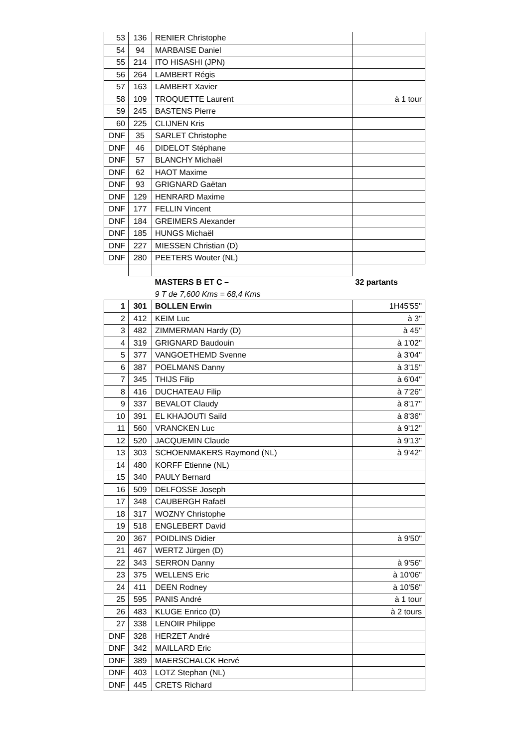| 53 | 136 | RENIER Christophe | |
| 54 | 94 | MARBAISE Daniel | |
| 55 | 214 | ITO HISASHI (JPN) | |
| 56 | 264 | LAMBERT Régis | |
| 57 | 163 | LAMBERT Xavier | |
| 58 | 109 | TROQUETTE Laurent | à 1 tour |
| 59 | 245 | BASTENS Pierre | |
| 60 | 225 | CLIJNEN Kris | |
| DNF | 35 | SARLET Christophe | |
| DNF | 46 | DIDELOT Stéphane | |
| DNF | 57 | BLANCHY Michaël | |
| DNF | 62 | HAOT Maxime | |
| DNF | 93 | GRIGNARD Gaëtan | |
| DNF | 129 | HENRARD Maxime | |
| DNF | 177 | FELLIN Vincent | |
| DNF | 184 | GREIMERS Alexander | |
| DNF | 185 | HUNGS Michaël | |
| DNF | 227 | MIESSEN Christian (D) | |
| DNF | 280 | PEETERS Wouter (NL) | |
| | | MASTERS B ET C – | 32 partants |
| | | 9 T de 7,600 Kms = 68,4 Kms | |
| 1 | 301 | BOLLEN Erwin | 1H45'55'' |
| 2 | 412 | KEIM Luc | à 3'' |
| 3 | 482 | ZIMMERMAN Hardy (D) | à 45'' |
| 4 | 319 | GRIGNARD Baudouin | à 1'02'' |
| 5 | 377 | VANGOETHEMD Svenne | à 3'04'' |
| 6 | 387 | POELMANS Danny | à 3'15'' |
| 7 | 345 | THIJS Filip | à 6'04'' |
| 8 | 416 | DUCHATEAU Filip | à 7'26'' |
| 9 | 337 | BEVALOT Claudy | à 8'17'' |
| 10 | 391 | EL KHAJOUTI Saiïd | à 8'36'' |
| 11 | 560 | VRANCKEN Luc | à 9'12'' |
| 12 | 520 | JACQUEMIN Claude | à 9'13'' |
| 13 | 303 | SCHOENMAKERS Raymond (NL) | à 9'42'' |
| 14 | 480 | KORFF Etienne (NL) | |
| 15 | 340 | PAULY Bernard | |
| 16 | 509 | DELFOSSE Joseph | |
| 17 | 348 | CAUBERGH Rafaël | |
| 18 | 317 | WOZNY Christophe | |
| 19 | 518 | ENGLEBERT David | |
| 20 | 367 | POIDLINS Didier | à 9'50" |
| 21 | 467 | WERTZ Jürgen (D) | |
| 22 | 343 | SERRON Danny | à 9'56" |
| 23 | 375 | WELLENS Eric | à 10'06" |
| 24 | 411 | DEEN Rodney | à 10'56" |
| 25 | 595 | PANIS André | à 1 tour |
| 26 | 483 | KLUGE Enrico (D) | à 2 tours |
| 27 | 338 | LENOIR Philippe | |
| DNF | 328 | HERZET André | |
| DNF | 342 | MAILLARD Eric | |
| DNF | 389 | MAERSCHALCK Hervé | |
| DNF | 403 | LOTZ Stephan (NL) | |
| DNF | 445 | CRETS Richard | |